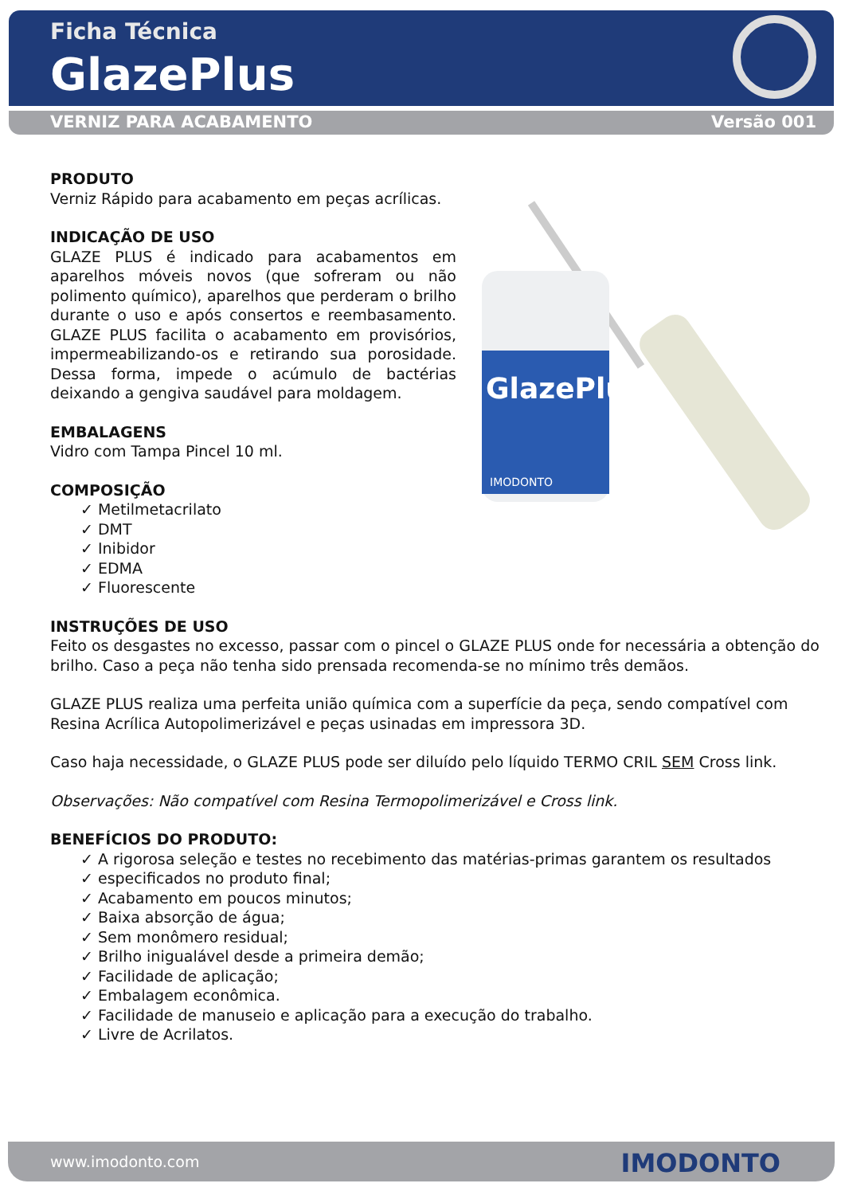Ficha Técnica
GlazePlus
VERNIZ PARA ACABAMENTO Versão 001
GlazePlus
IMODONTO
PRODUTO
Verniz Rápido para acabamento em peças acrílicas.
INDICAÇÃO DE USO
GLAZE PLUS é indicado para acabamentos em aparelhos móveis novos (que sofreram ou não polimento químico), aparelhos que perderam o brilho durante o uso e após consertos e reembasamento. GLAZE PLUS facilita o acabamento em provisórios, impermeabilizando-os e retirando sua porosidade. Dessa forma, impede o acúmulo de bactérias deixando a gengiva saudável para moldagem.
EMBALAGENS
Vidro com Tampa Pincel 10 ml.
COMPOSIÇÃO
✓ Metilmetacrilato
✓ DMT
✓ Inibidor
✓ EDMA
✓ Fluorescente
INSTRUÇÕES DE USO
Feito os desgastes no excesso, passar com o pincel o GLAZE PLUS onde for necessária a obtenção do brilho. Caso a peça não tenha sido prensada recomenda-se no mínimo três demãos.
GLAZE PLUS realiza uma perfeita união química com a superfície da peça, sendo compatível com Resina Acrílica Autopolimerizável e peças usinadas em impressora 3D.
Caso haja necessidade, o GLAZE PLUS pode ser diluído pelo líquido TERMO CRIL SEM Cross link.
Observações: Não compatível com Resina Termopolimerizável e Cross link.
BENEFÍCIOS DO PRODUTO:
✓ A rigorosa seleção e testes no recebimento das matérias-primas garantem os resultados
✓ especificados no produto final;
✓ Acabamento em poucos minutos;
✓ Baixa absorção de água;
✓ Sem monômero residual;
✓ Brilho inigualável desde a primeira demão;
✓ Facilidade de aplicação;
✓ Embalagem econômica.
✓ Facilidade de manuseio e aplicação para a execução do trabalho.
✓ Livre de Acrilatos.
www.imodonto.com IMODONTO